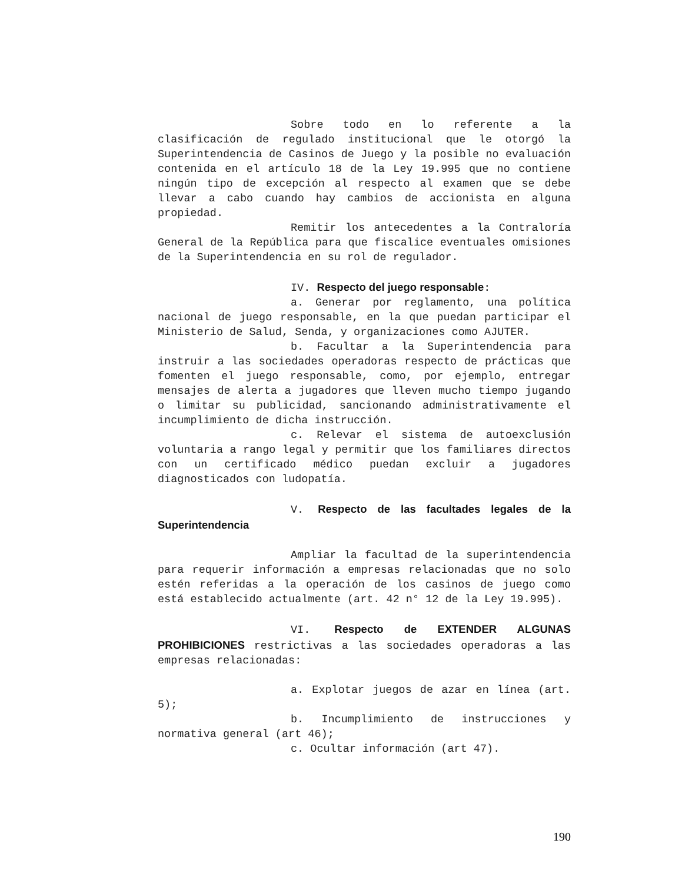Sobre todo en lo referente a la clasificación de regulado institucional que le otorgó la Superintendencia de Casinos de Juego y la posible no evaluación contenida en el artículo 18 de la Ley 19.995 que no contiene ningún tipo de excepción al respecto al examen que se debe llevar a cabo cuando hay cambios de accionista en alguna propiedad.
Remitir los antecedentes a la Contraloría General de la República para que fiscalice eventuales omisiones de la Superintendencia en su rol de regulador.
IV. Respecto del juego responsable:
a. Generar por reglamento, una política nacional de juego responsable, en la que puedan participar el Ministerio de Salud, Senda, y organizaciones como AJUTER.
b. Facultar a la Superintendencia para instruir a las sociedades operadoras respecto de prácticas que fomenten el juego responsable, como, por ejemplo, entregar mensajes de alerta a jugadores que lleven mucho tiempo jugando o limitar su publicidad, sancionando administrativamente el incumplimiento de dicha instrucción.
c. Relevar el sistema de autoexclusión voluntaria a rango legal y permitir que los familiares directos con un certificado médico puedan excluir a jugadores diagnosticados con ludopatía.
V. Respecto de las facultades legales de la Superintendencia
Ampliar la facultad de la superintendencia para requerir información a empresas relacionadas que no solo estén referidas a la operación de los casinos de juego como está establecido actualmente (art. 42 n° 12 de la Ley 19.995).
VI. Respecto de EXTENDER ALGUNAS PROHIBICIONES restrictivas a las sociedades operadoras a las empresas relacionadas:
a. Explotar juegos de azar en línea (art. 5);
b. Incumplimiento de instrucciones y normativa general (art 46);
c. Ocultar información (art 47).
190